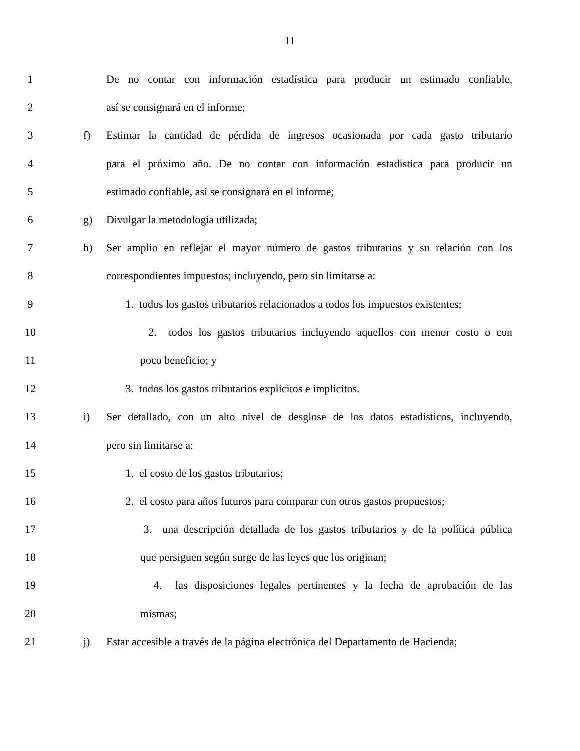11
1 De no contar con información estadística para producir un estimado confiable,
2 así se consignará en el informe;
3 f) Estimar la cantidad de pérdida de ingresos ocasionada por cada gasto tributario
4 para el próximo año. De no contar con información estadística para producir un
5 estimado confiable, así se consignará en el informe;
6 g) Divulgar la metodología utilizada;
7 h) Ser amplio en reflejar el mayor número de gastos tributarios y su relación con los
8 correspondientes impuestos; incluyendo, pero sin limitarse a:
9 1. todos los gastos tributarios relacionados a todos los impuestos existentes;
10 2. todos los gastos tributarios incluyendo aquellos con menor costo o con
11 poco beneficio; y
12 3. todos los gastos tributarios explícitos e implícitos.
13 i) Ser detallado, con un alto nivel de desglose de los datos estadísticos, incluyendo,
14 pero sin limitarse a:
15 1. el costo de los gastos tributarios;
16 2. el costo para años futuros para comparar con otros gastos propuestos;
17 3. una descripción detallada de los gastos tributarios y de la política pública
18 que persiguen según surge de las leyes que los originan;
19 4. las disposiciones legales pertinentes y la fecha de aprobación de las
20 mismas;
21 j) Estar accesible a través de la página electrónica del Departamento de Hacienda;